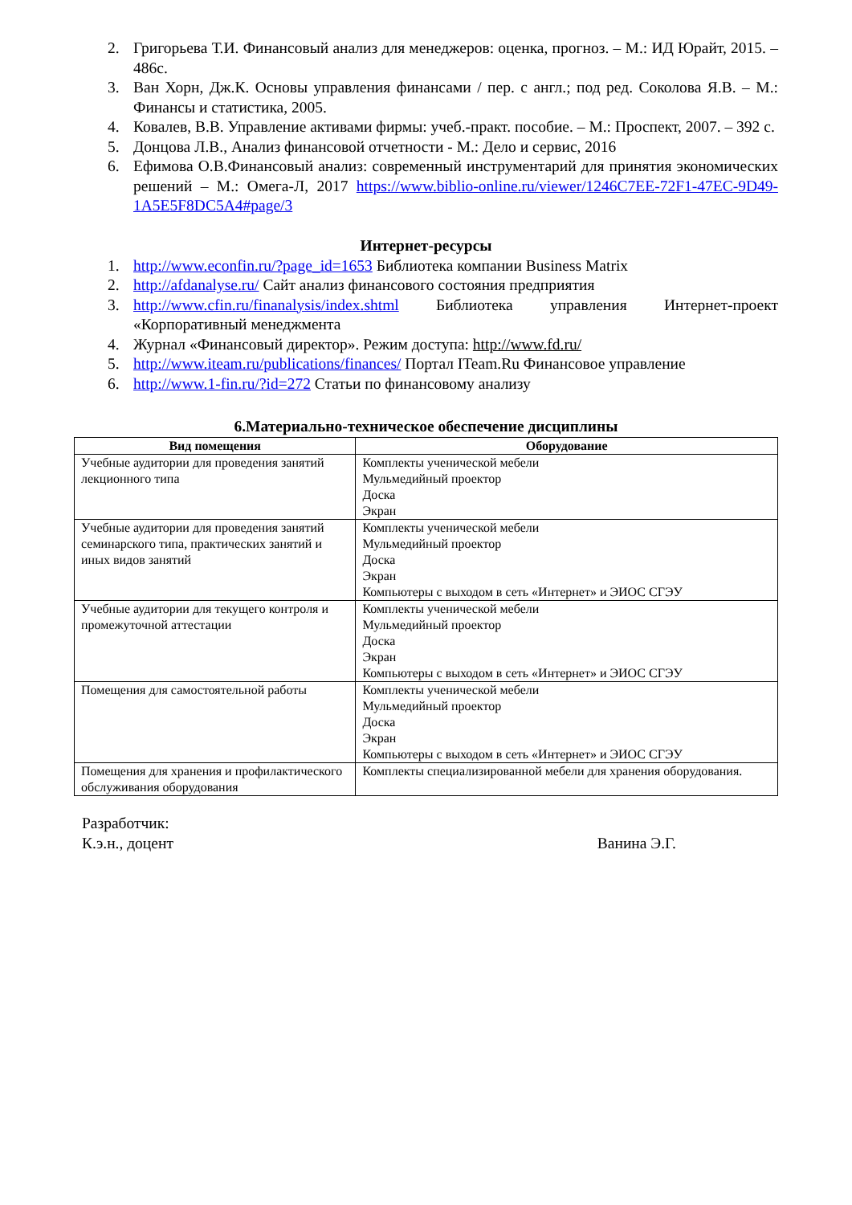2. Григорьева Т.И. Финансовый анализ для менеджеров: оценка, прогноз. – М.: ИД Юрайт, 2015. – 486с.
3. Ван Хорн, Дж.К. Основы управления финансами / пер. с англ.; под ред. Соколова Я.В. – М.: Финансы и статистика, 2005.
4. Ковалев, В.В. Управление активами фирмы: учеб.-практ. пособие. – М.: Проспект, 2007. – 392 с.
5. Донцова Л.В., Анализ финансовой отчетности - М.: Дело и сервис, 2016
6. Ефимова О.В.Финансовый анализ: современный инструментарий для принятия экономических решений – М.: Омега-Л, 2017 https://www.biblio-online.ru/viewer/1246C7EE-72F1-47EC-9D49-1A5E5F8DC5A4#page/3
Интернет-ресурсы
1. http://www.econfin.ru/?page_id=1653 Библиотека компании Business Matrix
2. http://afdanalyse.ru/ Сайт анализ финансового состояния предприятия
3. http://www.cfin.ru/finanalysis/index.shtml Библиотека управления Интернет-проект «Корпоративный менеджмента
4. Журнал «Финансовый директор». Режим доступа: http://www.fd.ru/
5. http://www.iteam.ru/publications/finances/ Портал ITeam.Ru Финансовое управление
6. http://www.1-fin.ru/?id=272 Статьи по финансовому анализу
6.Материально-техническое обеспечение дисциплины
| Вид помещения | Оборудование |
| --- | --- |
| Учебные аудитории для проведения занятий лекционного типа | Комплекты ученической мебели Мульмедийный проектор Доска Экран |
| Учебные аудитории для проведения занятий семинарского типа, практических занятий и иных видов занятий | Комплекты ученической мебели Мульмедийный проектор Доска Экран Компьютеры с выходом в сеть «Интернет» и ЭИОС СГЭУ |
| Учебные аудитории для текущего контроля и промежуточной аттестации | Комплекты ученической мебели Мульмедийный проектор Доска Экран Компьютеры с выходом в сеть «Интернет» и ЭИОС СГЭУ |
| Помещения для самостоятельной работы | Комплекты ученической мебели Мульмедийный проектор Доска Экран Компьютеры с выходом в сеть «Интернет» и ЭИОС СГЭУ |
| Помещения для хранения и профилактического обслуживания оборудования | Комплекты специализированной мебели для хранения оборудования. |
Разработчик:
К.э.н., доцент Ванина Э.Г.